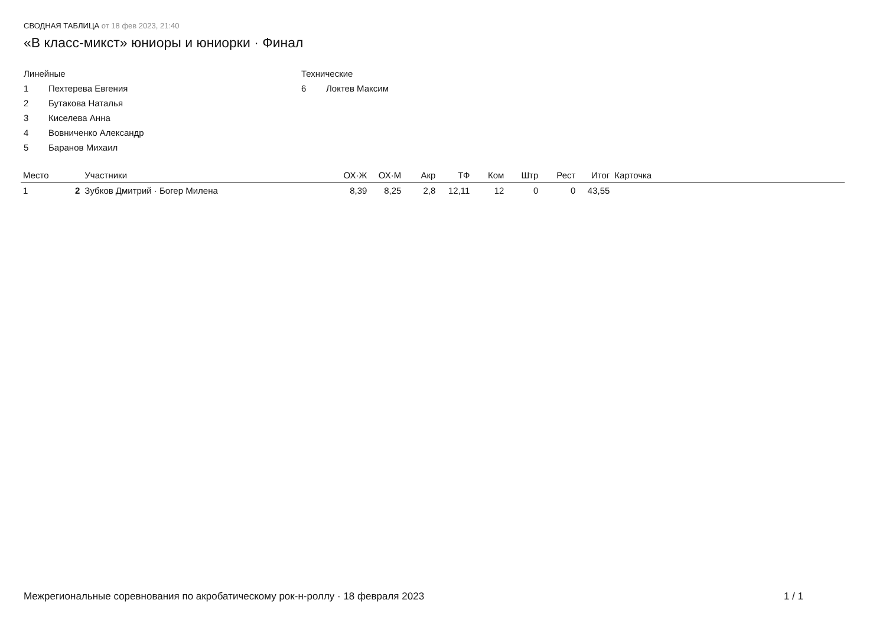СВОДНАЯ ТАБЛИЦА от 18 фев 2023, 21:40
«В класс-микст» юниоры и юниорки · Финал
Линейные
1 Пехтерева Евгения
2 Бутакова Наталья
3 Киселева Анна
4 Вовниченко Александр
5 Баранов Михаил
Технические
6 Локтев Максим
| Место | | Участники | ОХ·Ж | ОХ·М | Акр | ТФ | Ком | Штр | Рест | Итог | Карточка |
| --- | --- | --- | --- | --- | --- | --- | --- | --- | --- | --- | --- |
| 1 | 2 | Зубков Дмитрий · Богер Милена | 8,39 | 8,25 | 2,8 | 12,11 | 12 | 0 | 0 | 43,55 | |
Межрегиональные соревнования по акробатическому рок-н-роллу · 18 февраля 2023 1 / 1